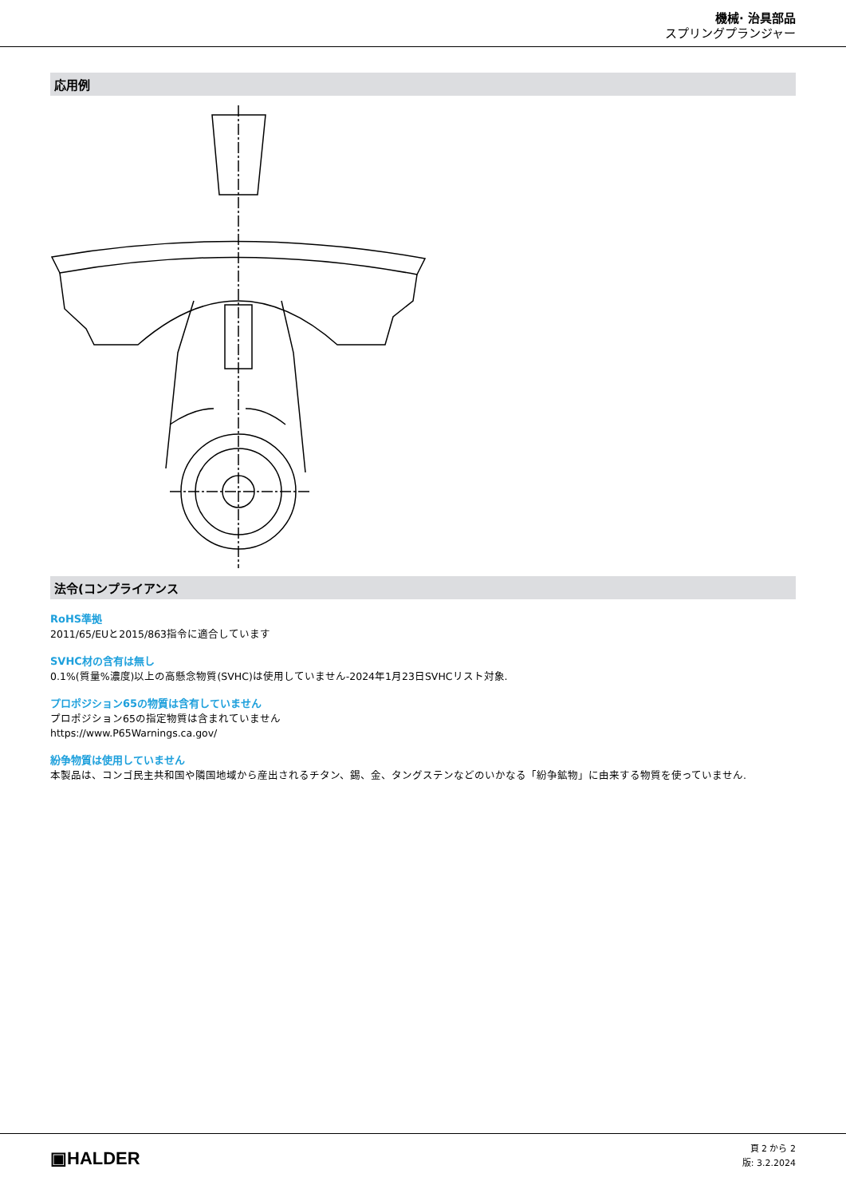機械· 治具部品
スプリングプランジャー
応用例
法令(コンプライアンス
RoHS準拠
2011/65/EUと2015/863指令に適合しています
SVHC材の含有は無し
0.1%(質量%濃度)以上の高懸念物質(SVHC)は使用していません-2024年1月23日SVHCリスト対象.
プロポジション65の物質は含有していません
プロポジション65の指定物質は含まれていません
https://www.P65Warnings.ca.gov/
紛争物質は使用していません
本製品は、コンゴ民主共和国や隣国地域から産出されるチタン、錫、金、タングステンなどのいかなる「紛争鉱物」に由来する物質を使っていません.
▣HALDER
頁 2 から 2
版: 3.2.2024